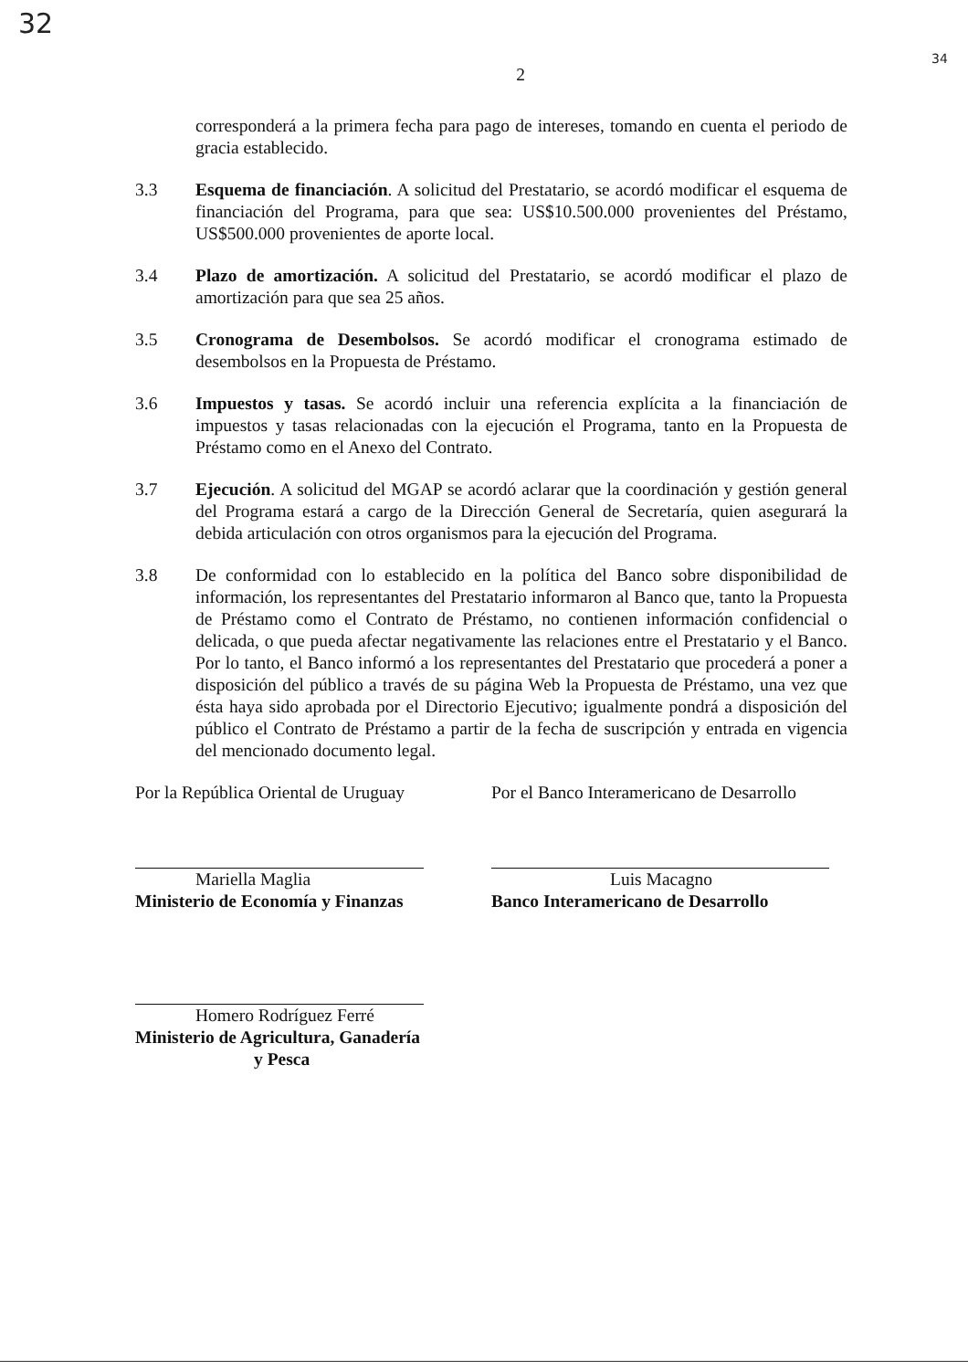32
34
2
corresponderá a la primera fecha para pago de intereses, tomando en cuenta el periodo de gracia establecido.
3.3 Esquema de financiación. A solicitud del Prestatario, se acordó modificar el esquema de financiación del Programa, para que sea: US$10.500.000 provenientes del Préstamo, US$500.000 provenientes de aporte local.
3.4 Plazo de amortización. A solicitud del Prestatario, se acordó modificar el plazo de amortización para que sea 25 años.
3.5 Cronograma de Desembolsos. Se acordó modificar el cronograma estimado de desembolsos en la Propuesta de Préstamo.
3.6 Impuestos y tasas. Se acordó incluir una referencia explícita a la financiación de impuestos y tasas relacionadas con la ejecución el Programa, tanto en la Propuesta de Préstamo como en el Anexo del Contrato.
3.7 Ejecución. A solicitud del MGAP se acordó aclarar que la coordinación y gestión general del Programa estará a cargo de la Dirección General de Secretaría, quien asegurará la debida articulación con otros organismos para la ejecución del Programa.
3.8 De conformidad con lo establecido en la política del Banco sobre disponibilidad de información, los representantes del Prestatario informaron al Banco que, tanto la Propuesta de Préstamo como el Contrato de Préstamo, no contienen información confidencial o delicada, o que pueda afectar negativamente las relaciones entre el Prestatario y el Banco. Por lo tanto, el Banco informó a los representantes del Prestatario que procederá a poner a disposición del público a través de su página Web la Propuesta de Préstamo, una vez que ésta haya sido aprobada por el Directorio Ejecutivo; igualmente pondrá a disposición del público el Contrato de Préstamo a partir de la fecha de suscripción y entrada en vigencia del mencionado documento legal.
Por la República Oriental de Uruguay
Mariella Maglia
Ministerio de Economía y Finanzas
Homero Rodríguez Ferré
Ministerio de Agricultura, Ganadería
y Pesca
Por el Banco Interamericano de Desarrollo
Luis Macagno
Banco Interamericano de Desarrollo